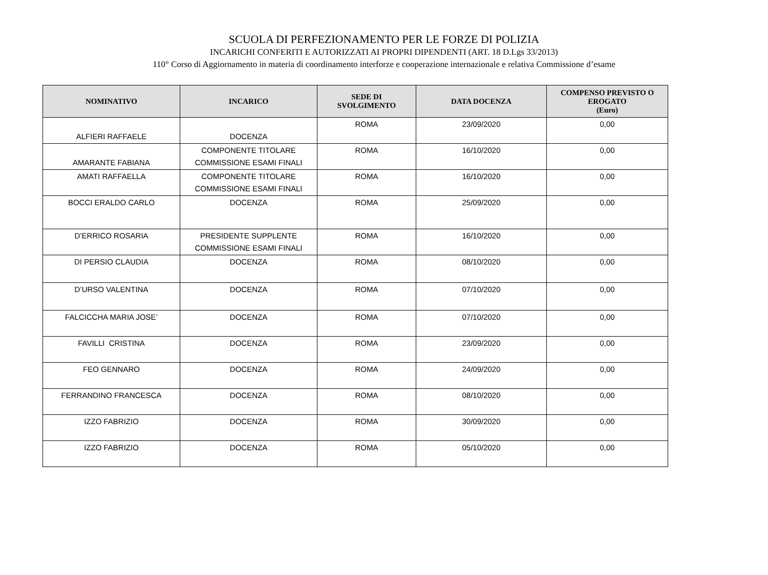SCUOLA DI PERFEZIONAMENTO PER LE FORZE DI POLIZIA
INCARICHI CONFERITI E AUTORIZZATI AI PROPRI DIPENDENTI (ART. 18 D.Lgs 33/2013)
110° Corso di Aggiornamento in materia di coordinamento interforze e cooperazione internazionale e relativa Commissione d’esame
| NOMINATIVO | INCARICO | SEDE DI SVOLGIMENTO | DATA DOCENZA | COMPENSO PREVISTO O EROGATO (Euro) |
| --- | --- | --- | --- | --- |
| ALFIERI RAFFAELE | DOCENZA | ROMA | 23/09/2020 | 0,00 |
| AMARANTE FABIANA | COMPONENTE TITOLARE COMMISSIONE ESAMI FINALI | ROMA | 16/10/2020 | 0,00 |
| AMATI RAFFAELLA | COMPONENTE TITOLARE COMMISSIONE ESAMI FINALI | ROMA | 16/10/2020 | 0,00 |
| BOCCI ERALDO CARLO | DOCENZA | ROMA | 25/09/2020 | 0,00 |
| D’ERRICO ROSARIA | PRESIDENTE SUPPLENTE COMMISSIONE ESAMI FINALI | ROMA | 16/10/2020 | 0,00 |
| DI PERSIO CLAUDIA | DOCENZA | ROMA | 08/10/2020 | 0,00 |
| D’URSO VALENTINA | DOCENZA | ROMA | 07/10/2020 | 0,00 |
| FALCICCHA MARIA JOSE’ | DOCENZA | ROMA | 07/10/2020 | 0,00 |
| FAVILLI CRISTINA | DOCENZA | ROMA | 23/09/2020 | 0,00 |
| FEO GENNARO | DOCENZA | ROMA | 24/09/2020 | 0,00 |
| FERRANDINO FRANCESCA | DOCENZA | ROMA | 08/10/2020 | 0,00 |
| IZZO FABRIZIO | DOCENZA | ROMA | 30/09/2020 | 0,00 |
| IZZO FABRIZIO | DOCENZA | ROMA | 05/10/2020 | 0,00 |